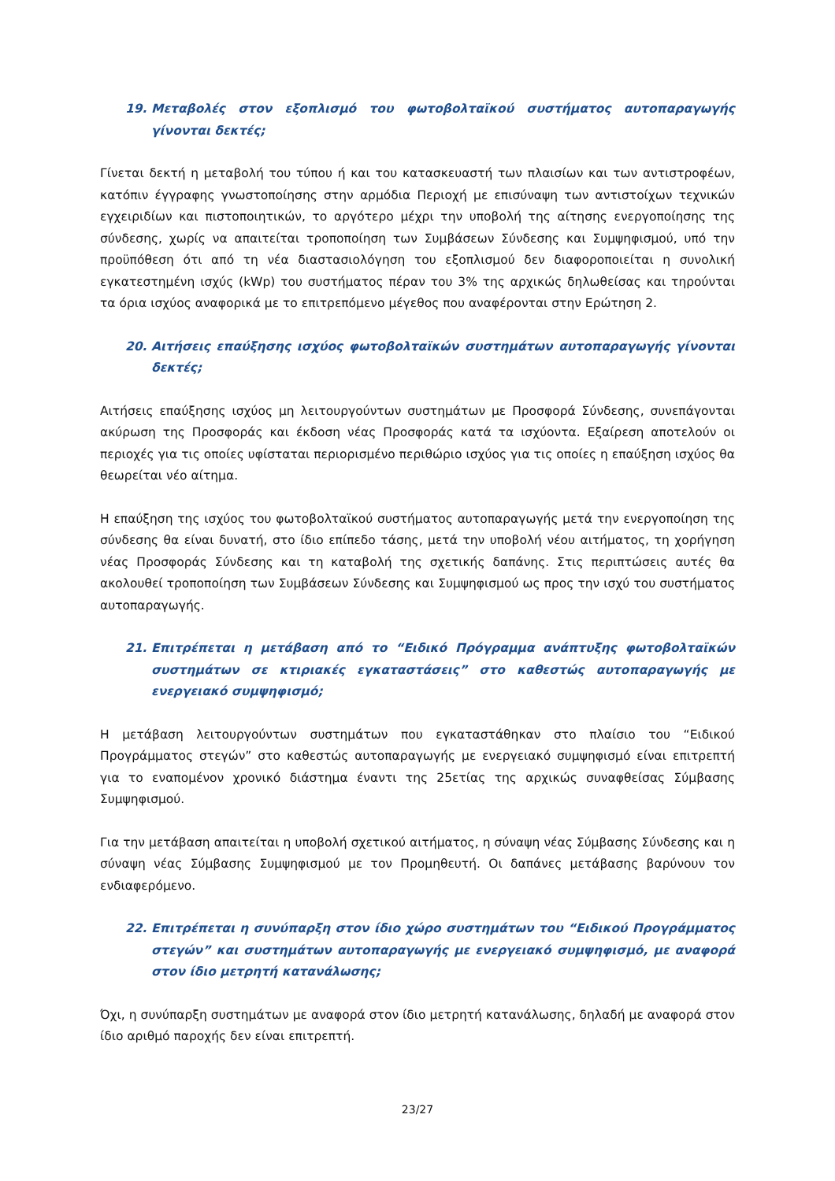19. Μεταβολές στον εξοπλισμό του φωτοβολταϊκού συστήματος αυτοπαραγωγής γίνονται δεκτές;
Γίνεται δεκτή η μεταβολή του τύπου ή και του κατασκευαστή των πλαισίων και των αντιστροφέων, κατόπιν έγγραφης γνωστοποίησης στην αρμόδια Περιοχή με επισύναψη των αντιστοίχων τεχνικών εγχειριδίων και πιστοποιητικών, το αργότερο μέχρι την υποβολή της αίτησης ενεργοποίησης της σύνδεσης, χωρίς να απαιτείται τροποποίηση των Συμβάσεων Σύνδεσης και Συμψηφισμού, υπό την προϋπόθεση ότι από τη νέα διαστασιολόγηση του εξοπλισμού δεν διαφοροποιείται η συνολική εγκατεστημένη ισχύς (kWp) του συστήματος πέραν του 3% της αρχικώς δηλωθείσας και τηρούνται τα όρια ισχύος αναφορικά με το επιτρεπόμενο μέγεθος που αναφέρονται στην Ερώτηση 2.
20. Αιτήσεις επαύξησης ισχύος φωτοβολταϊκών συστημάτων αυτοπαραγωγής γίνονται δεκτές;
Αιτήσεις επαύξησης ισχύος μη λειτουργούντων συστημάτων με Προσφορά Σύνδεσης, συνεπάγονται ακύρωση της Προσφοράς και έκδοση νέας Προσφοράς κατά τα ισχύοντα. Εξαίρεση αποτελούν οι περιοχές για τις οποίες υφίσταται περιορισμένο περιθώριο ισχύος για τις οποίες η επαύξηση ισχύος θα θεωρείται νέο αίτημα.
Η επαύξηση της ισχύος του φωτοβολταϊκού συστήματος αυτοπαραγωγής μετά την ενεργοποίηση της σύνδεσης θα είναι δυνατή, στο ίδιο επίπεδο τάσης, μετά την υποβολή νέου αιτήματος, τη χορήγηση νέας Προσφοράς Σύνδεσης και τη καταβολή της σχετικής δαπάνης. Στις περιπτώσεις αυτές θα ακολουθεί τροποποίηση των Συμβάσεων Σύνδεσης και Συμψηφισμού ως προς την ισχύ του συστήματος αυτοπαραγωγής.
21. Επιτρέπεται η μετάβαση από το “Ειδικό Πρόγραμμα ανάπτυξης φωτοβολταϊκών συστημάτων σε κτιριακές εγκαταστάσεις” στο καθεστώς αυτοπαραγωγής με ενεργειακό συμψηφισμό;
Η μετάβαση λειτουργούντων συστημάτων που εγκαταστάθηκαν στο πλαίσιο του “Ειδικού Προγράμματος στεγών” στο καθεστώς αυτοπαραγωγής με ενεργειακό συμψηφισμό είναι επιτρεπτή για το εναπομένον χρονικό διάστημα έναντι της 25ετίας της αρχικώς συναφθείσας Σύμβασης Συμψηφισμού.
Για την μετάβαση απαιτείται η υποβολή σχετικού αιτήματος, η σύναψη νέας Σύμβασης Σύνδεσης και η σύναψη νέας Σύμβασης Συμψηφισμού με τον Προμηθευτή. Οι δαπάνες μετάβασης βαρύνουν τον ενδιαφερόμενο.
22. Επιτρέπεται η συνύπαρξη στον ίδιο χώρο συστημάτων του “Ειδικού Προγράμματος στεγών” και συστημάτων αυτοπαραγωγής με ενεργειακό συμψηφισμό, με αναφορά στον ίδιο μετρητή κατανάλωσης;
Όχι, η συνύπαρξη συστημάτων με αναφορά στον ίδιο μετρητή κατανάλωσης, δηλαδή με αναφορά στον ίδιο αριθμό παροχής δεν είναι επιτρεπτή.
23/27